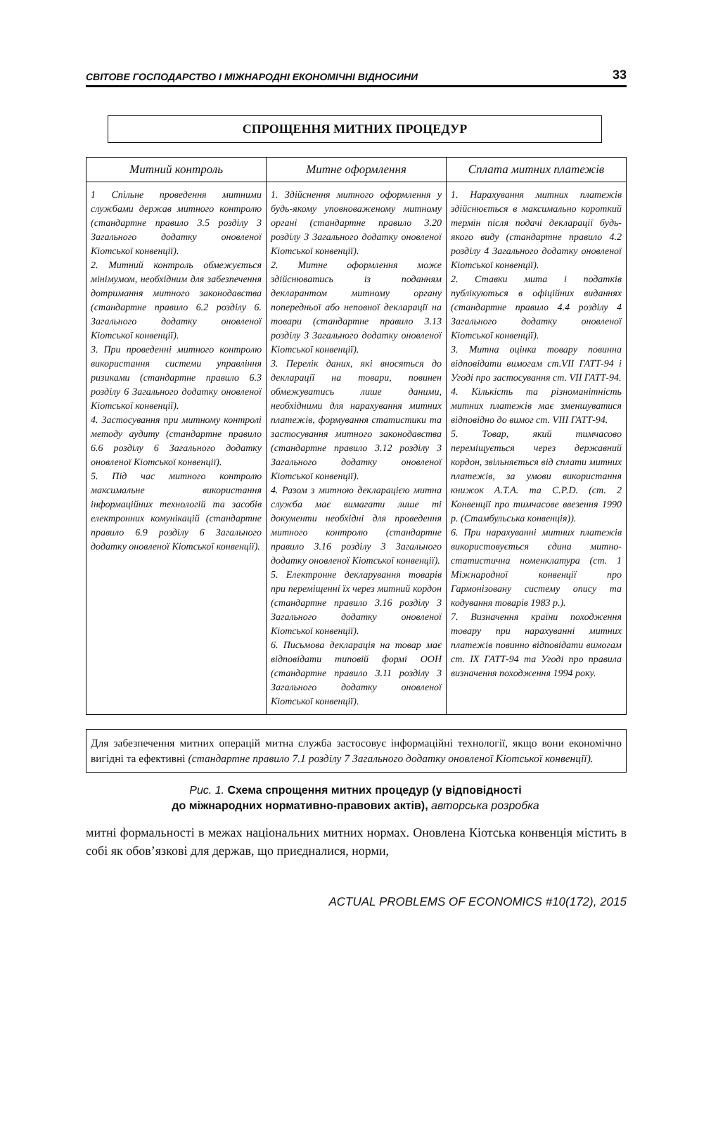СВІТОВЕ ГОСПОДАРСТВО І МІЖНАРОДНІ ЕКОНОМІЧНІ ВІДНОСИНИ 33
СПРОЩЕННЯ МИТНИХ ПРОЦЕДУР
| Митний контроль | Митне оформлення | Сплата митних платежів |
| --- | --- | --- |
| 1 Спільне проведення митними службами держав митного контролю (стандартне правило 3.5 розділу 3 Загального додатку оновленої Кіотської конвенції). 2. Митний контроль обмежується мінімумом, необхідним для забезпечення дотримання митного законодавства (стандартне правило 6.2 розділу 6. Загального додатку оновленої Кіотської конвенції). 3. При проведенні митного контролю використання системи управління ризиками (стандартне правило 6.3 розділу 6 Загального додатку оновленої Кіотської конвенції). 4. Застосування при митному контролі методу аудиту (стандартне правило 6.6 розділу 6 Загального додатку оновленої Кіотської конвенції). 5. Під час митного контролю максимальне використання інформаційних технологій та засобів електронних комунікацій (стандартне правило 6.9 розділу 6 Загального додатку оновленої Кіотської конвенції). | 1. Здійснення митного оформлення у будь-якому уповноваженому митному органі (стандартне правило 3.20 розділу 3 Загального додатку оновленої Кіотської конвенції). 2. Митне оформлення може здійснюватись із поданням декларантом митному органу попередньої або неповної декларації на товари (стандартне правило 3.13 розділу 3 Загального додатку оновленої Кіотської конвенції). 3. Перелік даних, які вносяться до декларації на товари, повинен обмежуватись лише даними, необхідними для нарахування митних платежів, формування статистики та застосування митного законодавства (стандартне правило 3.12 розділу 3 Загального додатку оновленої Кіотської конвенції). 4. Разом з митною декларацією митна служба має вимагати лише ті документи необхідні для проведення митного контролю (стандартне правило 3.16 розділу 3 Загального додатку оновленої Кіотської конвенції). 5. Електронне декларування товарів при переміщенні їх через митний кордон (стандартне правило 3.16 розділу 3 Загального додатку оновленої Кіотської конвенції). 6. Письмова декларація на товар має відповідати типовій формі ООН (стандартне правило 3.11 розділу 3 Загального додатку оновленої Кіотської конвенції). | 1. Нарахування митних платежів здійснюється в максимально короткий термін після подачі декларації будь-якого виду (стандартне правило 4.2 розділу 4 Загального додатку оновленої Кіотської конвенції). 2. Ставки мита і податків публікуються в офіційних виданнях (стандартне правило 4.4 розділу 4 Загального додатку оновленої Кіотської конвенції). 3. Митна оцінка товару повинна відповідати вимогам ст.VII ГАТТ-94 і Угоді про застосування ст. VII ГАТТ-94. 4. Кількість та різноманітність митних платежів має зменшуватися відповідно до вимог ст. VIII ГАТТ-94. 5. Товар, який тимчасово переміщується через державний кордон, звільняється від сплати митних платежів, за умови використання книжок А.Т.А. та С.Р.D. (ст. 2 Конвенції про тимчасове ввезення 1990 р. (Стамбульська конвенція)). 6. При нарахуванні митних платежів використовується єдина митно-статистична номенклатура (ст. 1 Міжнародної конвенції про Гармонізовану систему опису та кодування товарів 1983 р.). 7. Визначення країни походження товару при нарахуванні митних платежів повинно відповідати вимогам ст. IX ГАТТ-94 та Угоді про правила визначення походження 1994 року. |
Для забезпечення митних операцій митна служба застосовує інформаційні технології, якщо вони економічно вигідні та ефективні (стандартне правило 7.1 розділу 7 Загального додатку оновленої Кіотської конвенції).
Рис. 1. Схема спрощення митних процедур (у відповідності
до міжнародних нормативно-правових актів), авторська розробка
митні формальності в межах національних митних нормах. Оновлена Кіотська конвенція містить в собі як обов’язкові для держав, що приєдналися, норми,
ACTUAL PROBLEMS OF ECONOMICS #10(172), 2015